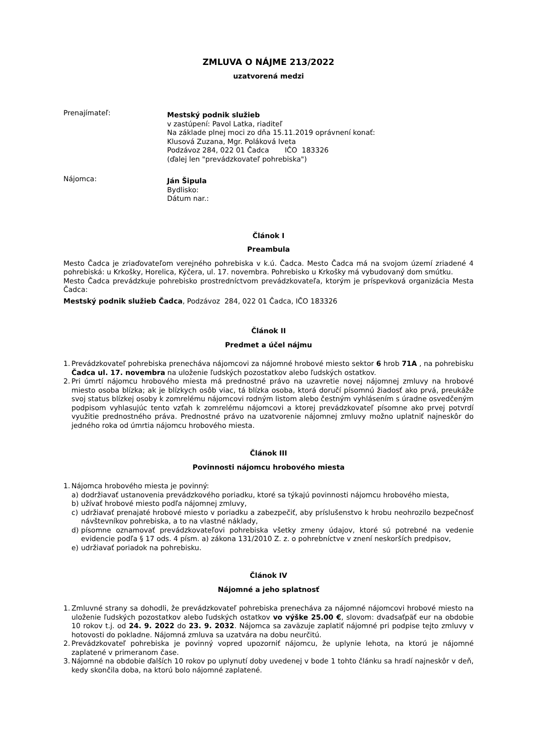ZMLUVA O NÁJME 213/2022
uzatvorená medzi
Prenajímateľ:
Mestský podnik služieb
v zastúpení: Pavol Latka, riaditeľ
Na základe plnej moci zo dňa 15.11.2019 oprávnení konať:
Klusová Zuzana, Mgr. Poláková Iveta
Podzávoz 284, 022 01 Čadca IČO 183326
(ďalej len "prevádzkovateľ pohrebiska")
Nájomca:
Ján Šipula
Bydlisko:
Dátum nar.:
Článok I
Preambula
Mesto Čadca je zriaďovateľom verejného pohrebiska v k.ú. Čadca. Mesto Čadca má na svojom území zriadené 4 pohrebiská: u Krkošky, Horelica, Kýčera, ul. 17. novembra. Pohrebisko u Krkošky má vybudovaný dom smútku.
Mesto Čadca prevádzkuje pohrebisko prostredníctvom prevádzkovateľa, ktorým je príspevková organizácia Mesta Čadca:
Mestský podnik služieb Čadca, Podzávoz 284, 022 01 Čadca, IČO 183326
Článok II
Predmet a účel nájmu
1. Prevádzkovateľ pohrebiska prenecháva nájomcovi za nájomné hrobové miesto sektor 6 hrob 71A , na pohrebisku Čadca ul. 17. novembra na uloženie ľudských pozostatkov alebo ľudských ostatkov.
2. Pri úmrtí nájomcu hrobového miesta má prednostné právo na uzavretie novej nájomnej zmluvy na hrobové miesto osoba blízka; ak je blízkych osôb viac, tá blízka osoba, ktorá doručí písomnú žiadosť ako prvá, preukáže svoj status blízkej osoby k zomrelému nájomcovi rodným listom alebo čestným vyhlásením s úradne osvedčeným podpisom vyhlasujúc tento vzťah k zomrelému nájomcovi a ktorej prevádzkovateľ písomne ako prvej potvrdí využitie prednostného práva. Prednostné právo na uzatvorenie nájomnej zmluvy možno uplatniť najneskôr do jedného roka od úmrtia nájomcu hrobového miesta.
Článok III
Povinnosti nájomcu hrobového miesta
1. Nájomca hrobového miesta je povinný:
a) dodržiavať ustanovenia prevádzkového poriadku, ktoré sa týkajú povinnosti nájomcu hrobového miesta,
b) užívať hrobové miesto podľa nájomnej zmluvy,
c) udržiavať prenajaté hrobové miesto v poriadku a zabezpečiť, aby príslušenstvo k hrobu neohrozilo bezpečnosť návštevníkov pohrebiska, a to na vlastné náklady,
d) písomne oznamovať prevádzkovateľovi pohrebiska všetky zmeny údajov, ktoré sú potrebné na vedenie evidencie podľa § 17 ods. 4 písm. a) zákona 131/2010 Z. z. o pohrebníctve v znení neskorších predpisov,
e) udržiavať poriadok na pohrebisku.
Článok IV
Nájomné a jeho splatnosť
1. Zmluvné strany sa dohodli, že prevádzkovateľ pohrebiska prenecháva za nájomné nájomcovi hrobové miesto na uloženie ľudských pozostatkov alebo ľudských ostatkov vo výške 25.00 €, slovom: dvadsaťpäť eur na obdobie 10 rokov t.j. od 24. 9. 2022 do 23. 9. 2032. Nájomca sa zaväzuje zaplatiť nájomné pri podpise tejto zmluvy v hotovosti do pokladne. Nájomná zmluva sa uzatvára na dobu neurčitú.
2. Prevádzkovateľ pohrebiska je povinný vopred upozorniť nájomcu, že uplynie lehota, na ktorú je nájomné zaplatené v primeranom čase.
3. Nájomné na obdobie ďalších 10 rokov po uplynutí doby uvedenej v bode 1 tohto článku sa hradí najneskôr v deň, kedy skončila doba, na ktorú bolo nájomné zaplatené.